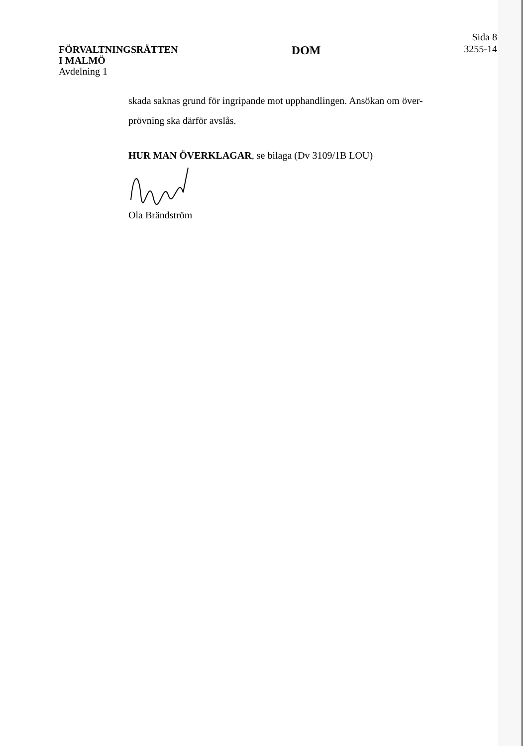FÖRVALTNINGSRÄTTEN
I MALMÖ
Avdelning 1
DOM
Sida 8
3255-14
skada saknas grund för ingripande mot upphandlingen. Ansökan om över-
prövning ska därför avslås.
HUR MAN ÖVERKLAGAR, se bilaga (Dv 3109/1B LOU)
Ola Brändström